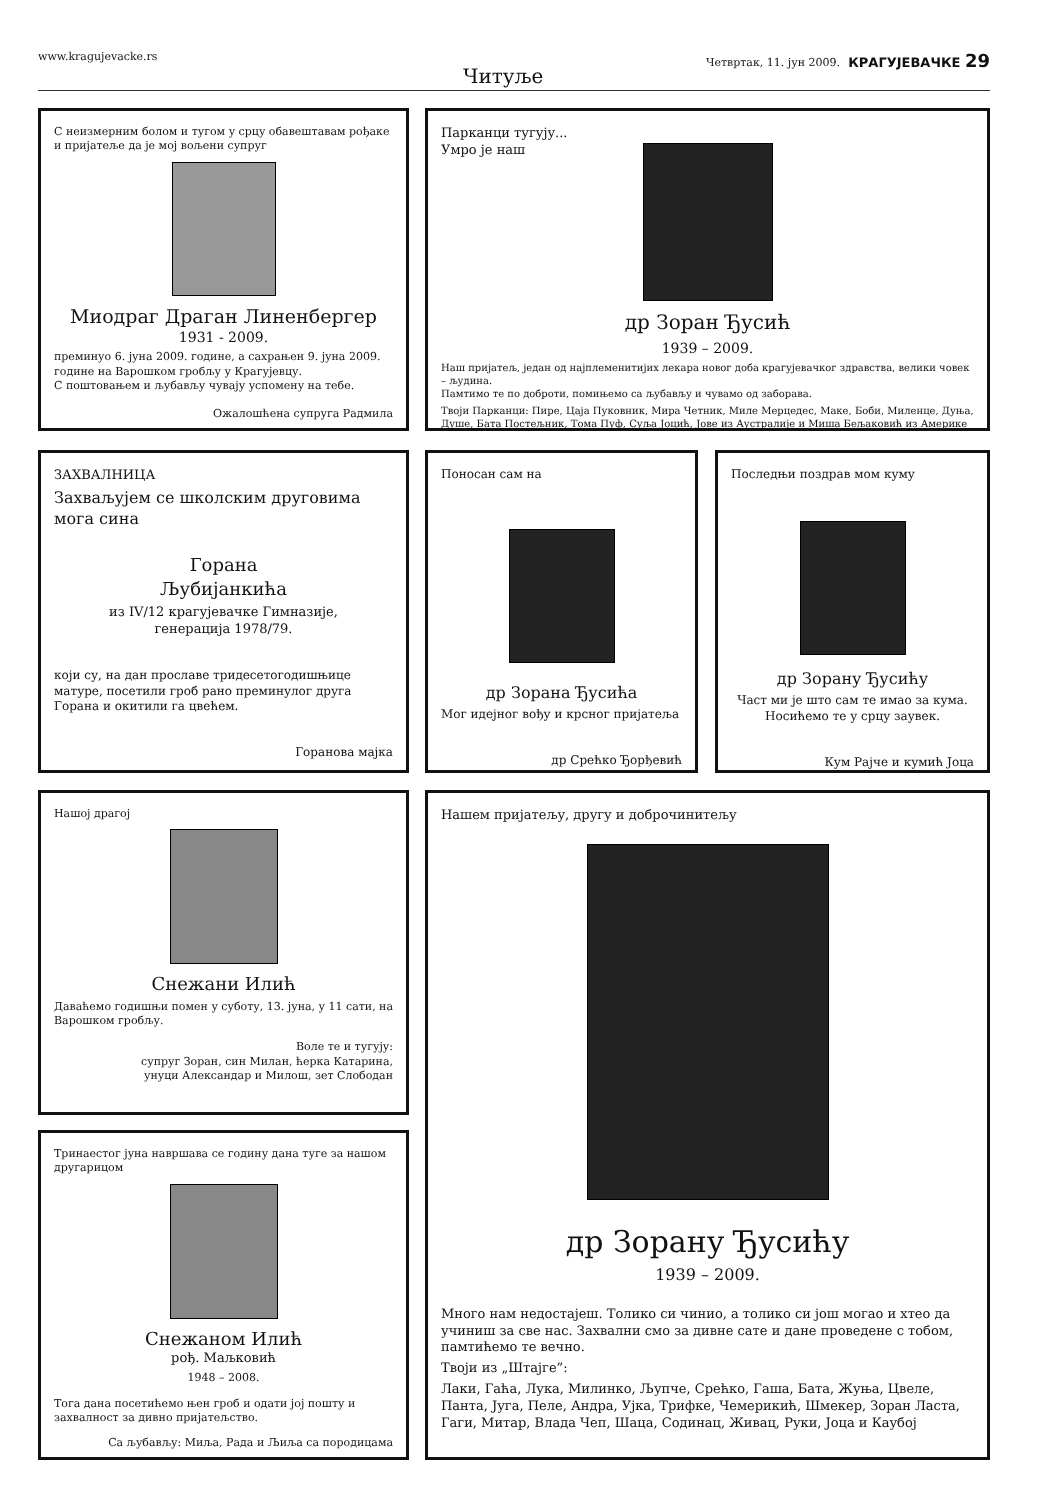www.kragujevacke.rs
Читуље
Четвртак, 11. јун 2009. КРАГУЈЕВАЧКЕ 29
С неизмерним болом и тугом у срцу обавештавам рођаке и пријатеље да је мој вољени супруг
Миодраг Драган Линенбергер
1931 - 2009.
преминуо 6. јуна 2009. године, а сахрањен 9. јуна 2009. године на Варошком гробљу у Крагујевцу.
С поштовањем и љубављу чувају успомену на тебе.
Ожалошћена супруга Радмила
Парканци тугују...
Умро је наш
др Зоран Ђусић
1939 – 2009.
Наш пријатељ, један од најплеменитијих лекара новог доба крагујевачког здравства, велики човек – људина.
Памтимо те по доброти, помињемо са љубављу и чувамо од заборава.
Твоји Парканци: Пире, Цаја Пуковник, Мира Четник, Миле Мерцедес, Маке, Боби, Миленце, Дуња, Душе, Бата Постељник, Тома Пуф, Суља Јоцић, Јове из Аустралије и Миша Бељаковић из Америке
ЗАХВАЛНИЦА
Захваљујем се школским друговима мога сина
Горана
Љубијанкића
из IV/12 крагујевачке Гимназије,
генерација 1978/79.
који су, на дан прославе тридесетогодишњице матуре, посетили гроб рано преминулог друга Горана и окитили га цвећем.
Горанова мајка
Поносан сам на
др Зорана Ђусића
Мог идејног вођу и крсног пријатеља
др Срећко Ђорђевић
Последњи поздрав мом куму
др Зорану Ђусићу
Част ми је што сам те имао за кума.
Носићемо те у срцу заувек.
Кум Рајче и кумић Јоца
Нашој драгој
Снежани Илић
Даваћемо годишњи помен у суботу, 13. јуна, у 11 сати, на Варошком гробљу.
Воле те и тугују:
супруг Зоран, син Милан, ћерка Катарина,
унуци Александар и Милош, зет Слободан
Тринаестог јуна навршава се годину дана туге за нашом другарицом
Снежаном Илић
рођ. Маљковић
1948 – 2008.
Тога дана посетићемо њен гроб и одати јој пошту и захвалност за дивно пријатељство.
Са љубављу: Миља, Рада и Љиља са породицама
Нашем пријатељу, другу и доброчинитељу
др Зорану Ђусићу
1939 – 2009.
Много нам недостајеш. Толико си чинио, а толико си још могао и хтео да учиниш за све нас. Захвални смо за дивне сате и дане проведене с тобом, памтићемо те вечно.
Твоји из „Штајге”:
Лаки, Гаћа, Лука, Милинко, Љупче, Срећко, Гаша, Бата, Жуња, Цвеле, Панта, Југа, Пеле, Андра, Ујка, Трифке, Чемерикић, Шмекер, Зоран Ласта, Гаги, Митар, Влада Чеп, Шаца, Содинац, Живац, Руки, Јоца и Каубој